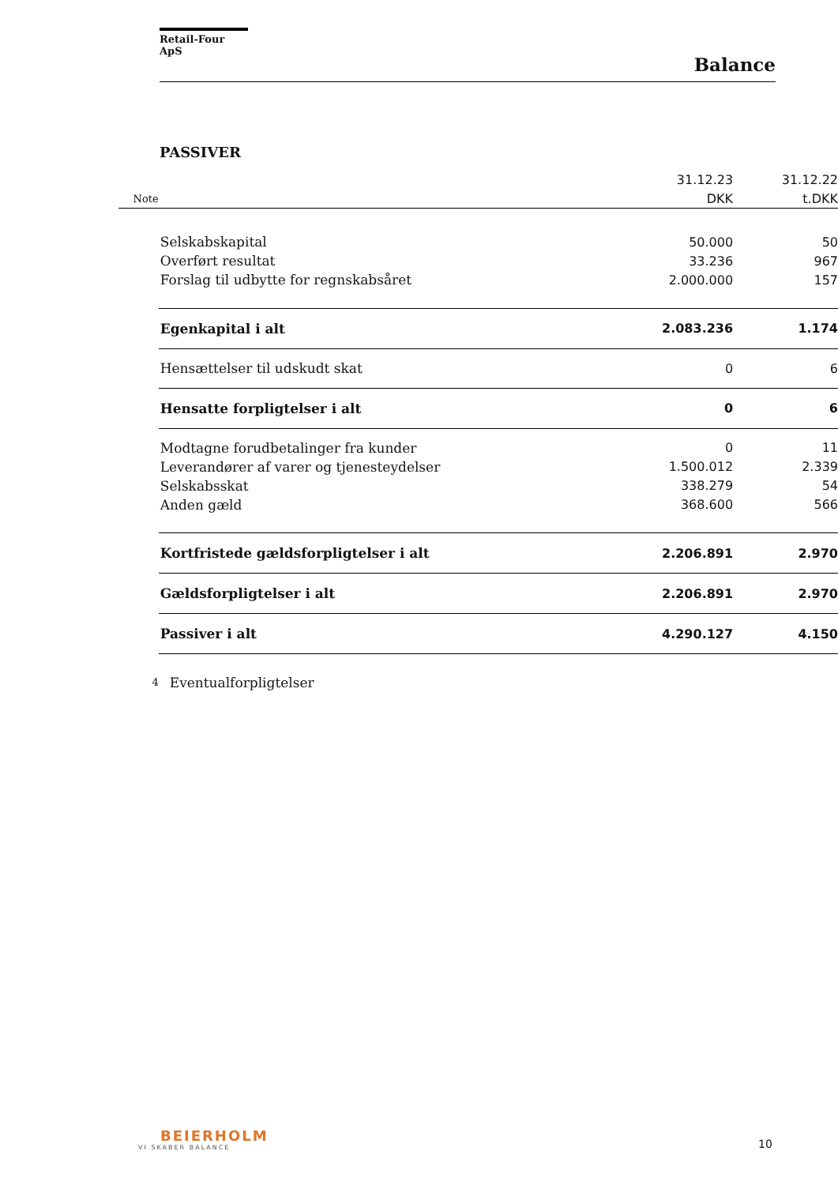Retail-Four ApS
Balance
PASSIVER
| | | 31.12.23 | 31.12.22 |
| Note | | DKK | t.DKK |
| | Selskabskapital | 50.000 | 50 |
| | Overført resultat | 33.236 | 967 |
| | Forslag til udbytte for regnskabsåret | 2.000.000 | 157 |
| | Egenkapital i alt | 2.083.236 | 1.174 |
| | Hensættelser til udskudt skat | 0 | 6 |
| | Hensatte forpligtelser i alt | 0 | 6 |
| | Modtagne forudbetalinger fra kunder | 0 | 11 |
| | Leverandører af varer og tjenesteydelser | 1.500.012 | 2.339 |
| | Selskabsskat | 338.279 | 54 |
| | Anden gæld | 368.600 | 566 |
| | Kortfristede gældsforpligtelser i alt | 2.206.891 | 2.970 |
| | Gældsforpligtelser i alt | 2.206.891 | 2.970 |
| | Passiver i alt | 4.290.127 | 4.150 |
| 4 | Eventualforpligtelser | | |
BEIERHOLM
VI SKABER BALANCE
10